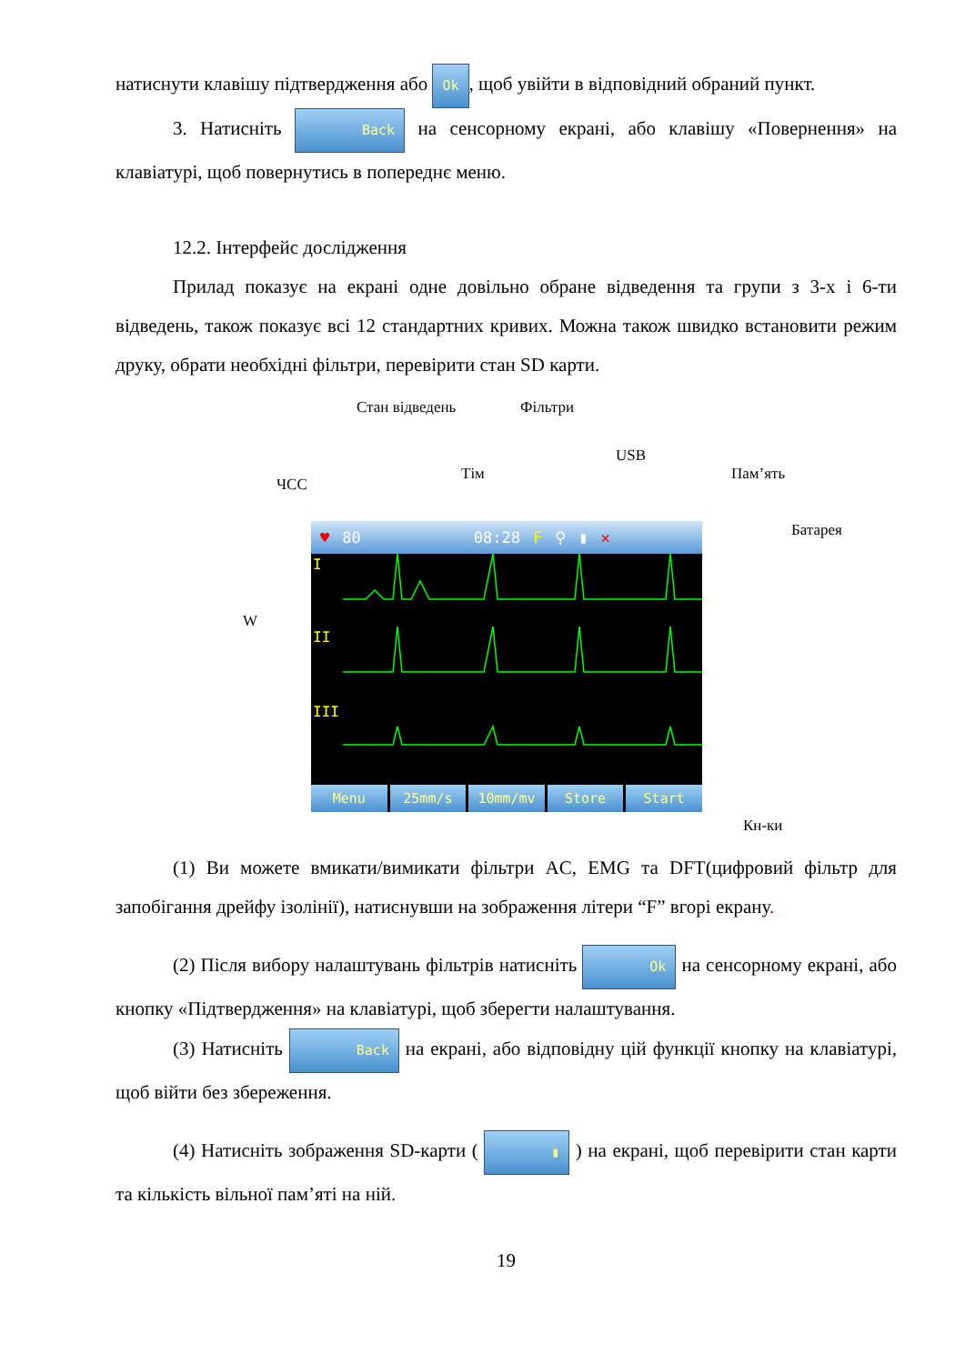натиснути клавішу підтвердження або Ok, щоб увійти в відповідний обраний пункт.
3. Натисніть Back на сенсорному екрані, або клавішу «Повернення» на клавіатурі, щоб повернутись в попереднє меню.
12.2. Інтерфейс дослідження
Прилад показує на екрані одне довільно обране відведення та групи з 3-х і 6-ти відведень, також показує всі 12 стандартних кривих. Можна також швидко встановити режим друку, обрати необхідні фільтри, перевірити стан SD карти.
Стан відведень Фільтри
USB
Тім Пам’ять
ЧСС
Батарея
W
♥ 80 08:28 F ⚲ ▮ ✕
I
II
III
Menu 25mm/s 10mm/mv Store Start
Кн-ки
(1) Ви можете вмикати/вимикати фільтри AC, EMG та DFT(цифровий фільтр для запобігання дрейфу ізолінії), натиснувши на зображення літери “F” вгорі екрану.
(2) Після вибору налаштувань фільтрів натисніть Ok на сенсорному екрані, або кнопку «Підтвердження» на клавіатурі, щоб зберегти налаштування.
(3) Натисніть Back на екрані, або відповідну цій функції кнопку на клавіатурі, щоб війти без збереження.
(4) Натисніть зображення SD-карти ( ▮ ) на екрані, щоб перевірити стан карти та кількість вільної пам’яті на ній.
19